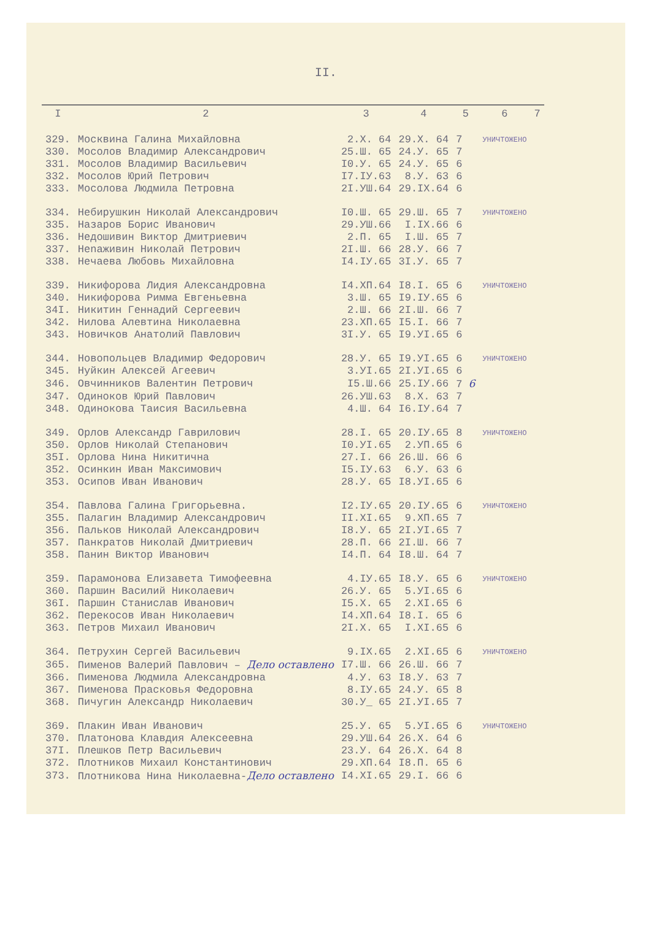II.
| I | 2 | 3 | 4 | 5 | 6 | 7 |
| --- | --- | --- | --- | --- | --- | --- |
| 329. | Москвина Галина Михайловна | 2.X. 64 | 29.X. 64 | 7 | УНИЧТОЖЕНО | |
| 330. | Мосолов Владимир Александрович | 25.Ш. 65 | 24.У. 65 | 7 | | |
| 331. | Мосолов Владимир Васильевич | I0.У. 65 | 24.У. 65 | 6 | | |
| 332. | Мосолов Юрий Петрович | I7.IУ.63 | 8.У. 63 | 6 | | |
| 333. | Мосолова Людмила Петровна | 2I.УШ.64 | 29.IX.64 | 6 | | |
| 334. | Небирушкин Николай Александрович | I0.Ш. 65 | 29.Ш. 65 | 7 | УНИЧТОЖЕНО | |
| 335. | Назаров Борис Иванович | 29.УШ.66 | I.IX.66 | 6 | | |
| 336. | Недошивин Виктор Дмитриевич | 2.П. 65 | I.Ш. 65 | 7 | | |
| 337. | Неnаживин Николай Петрович | 2I.Ш. 66 | 28.У. 66 | 7 | | |
| 338. | Нечаева Любовь Михайловна | I4.IУ.65 | 3I.У. 65 | 7 | | |
| 339. | Никифорова Лидия Александровна | I4.ХП.64 | I8.I. 65 | 6 | УНИЧТОЖЕНО | |
| 340. | Никифорова Римма Евгеньевна | 3.Ш. 65 | I9.IУ.65 | 6 | | |
| 34I. | Никитин Геннадий Сергеевич | 2.Ш. 66 | 2I.Ш. 66 | 7 | | |
| 342. | Нилова Алевтина Николаевна | 23.ХП.65 | I5.I. 66 | 7 | | |
| 343. | Новичков Анатолий Павлович | 3I.У. 65 | I9.УI.65 | 6 | | |
| 344. | Новопольцев Владимир Федорович | 28.У. 65 | I9.УI.65 | 6 | УНИЧТОЖЕНО | |
| 345. | Нуйкин Алексей Агеевич | 3.УI.65 | 2I.УI.65 | 6 | | |
| 346. | Овчинников Валентин Петрович | I5.Ш.66 | 25.IУ.66 | 7 6 | | |
| 347. | Одиноков Юрий Павлович | 26.УШ.63 | 8.X. 63 | 7 | | |
| 348. | Одинокова Таисия Васильевна | 4.Ш. 64 | I6.IУ.64 | 7 | | |
| 349. | Орлов Александр Гаврилович | 28.I. 65 | 20.IУ.65 | 8 | УНИЧТОЖЕНО | |
| 350. | Орлов Николай Степанович | I0.УI.65 | 2.УП.65 | 6 | | |
| 35I. | Орлова Нина Никитична | 27.I. 66 | 26.Ш. 66 | 6 | | |
| 352. | Осинкин Иван Максимович | I5.IУ.63 | 6.У. 63 | 6 | | |
| 353. | Осипов Иван Иванович | 28.У. 65 | I8.УI.65 | 6 | | |
| 354. | Павлова Галина Григорьевна. | I2.IУ.65 | 20.IУ.65 | 6 | УНИЧТОЖЕНО | |
| 355. | Палагин Владимир Александрович | II.XI.65 | 9.ХП.65 | 7 | | |
| 356. | Пальков Николай Александрович | I8.У. 65 | 2I.УI.65 | 7 | | |
| 357. | Панкратов Николай Дмитриевич | 28.П. 66 | 2I.Ш. 66 | 7 | | |
| 358. | Панин Виктор Иванович | I4.П. 64 | I8.Ш. 64 | 7 | | |
| 359. | Парамонова Елизавета Тимофеевна | 4.IУ.65 | I8.У. 65 | 6 | УНИЧТОЖЕНО | |
| 360. | Паршин Василий Николаевич | 26.У. 65 | 5.УI.65 | 6 | | |
| 36I. | Паршин Станислав Иванович | I5.X. 65 | 2.XI.65 | 6 | | |
| 362. | Перекосов Иван Николаевич | I4.ХП.64 | I8.I. 65 | 6 | | |
| 363. | Петров Михаил Иванович | 2I.X. 65 | I.XI.65 | 6 | | |
| 364. | Петрухин Сергей Васильевич | 9.IX.65 | 2.XI.65 | 6 | УНИЧТОЖЕНО | |
| 365. | Пименов Валерий Павлович – Дело оставлено | I7.Ш. 66 | 26.Ш. 66 | 7 | | |
| 366. | Пименова Людмила Александровна | 4.У. 63 | I8.У. 63 | 7 | | |
| 367. | Пименова Прасковья Федоровна | 8.IУ.65 | 24.У. 65 | 8 | | |
| 368. | Пичугин Александр Николаевич | 30.У_ 65 | 2I.УI.65 | 7 | | |
| 369. | Плакин Иван Иванович | 25.У. 65 | 5.УI.65 | 6 | УНИЧТОЖЕНО | |
| 370. | Платонова Клавдия Алексеевна | 29.УШ.64 | 26.X. 64 | 6 | | |
| 37I. | Плешков Петр Васильевич | 23.У. 64 | 26.X. 64 | 8 | | |
| 372. | Плотников Михаил Константинович | 29.ХП.64 | I8.П. 65 | 6 | | |
| 373. | Плотникова Нина Николаевна- Дело оставлено | I4.XI.65 | 29.I. 66 | 6 | | |